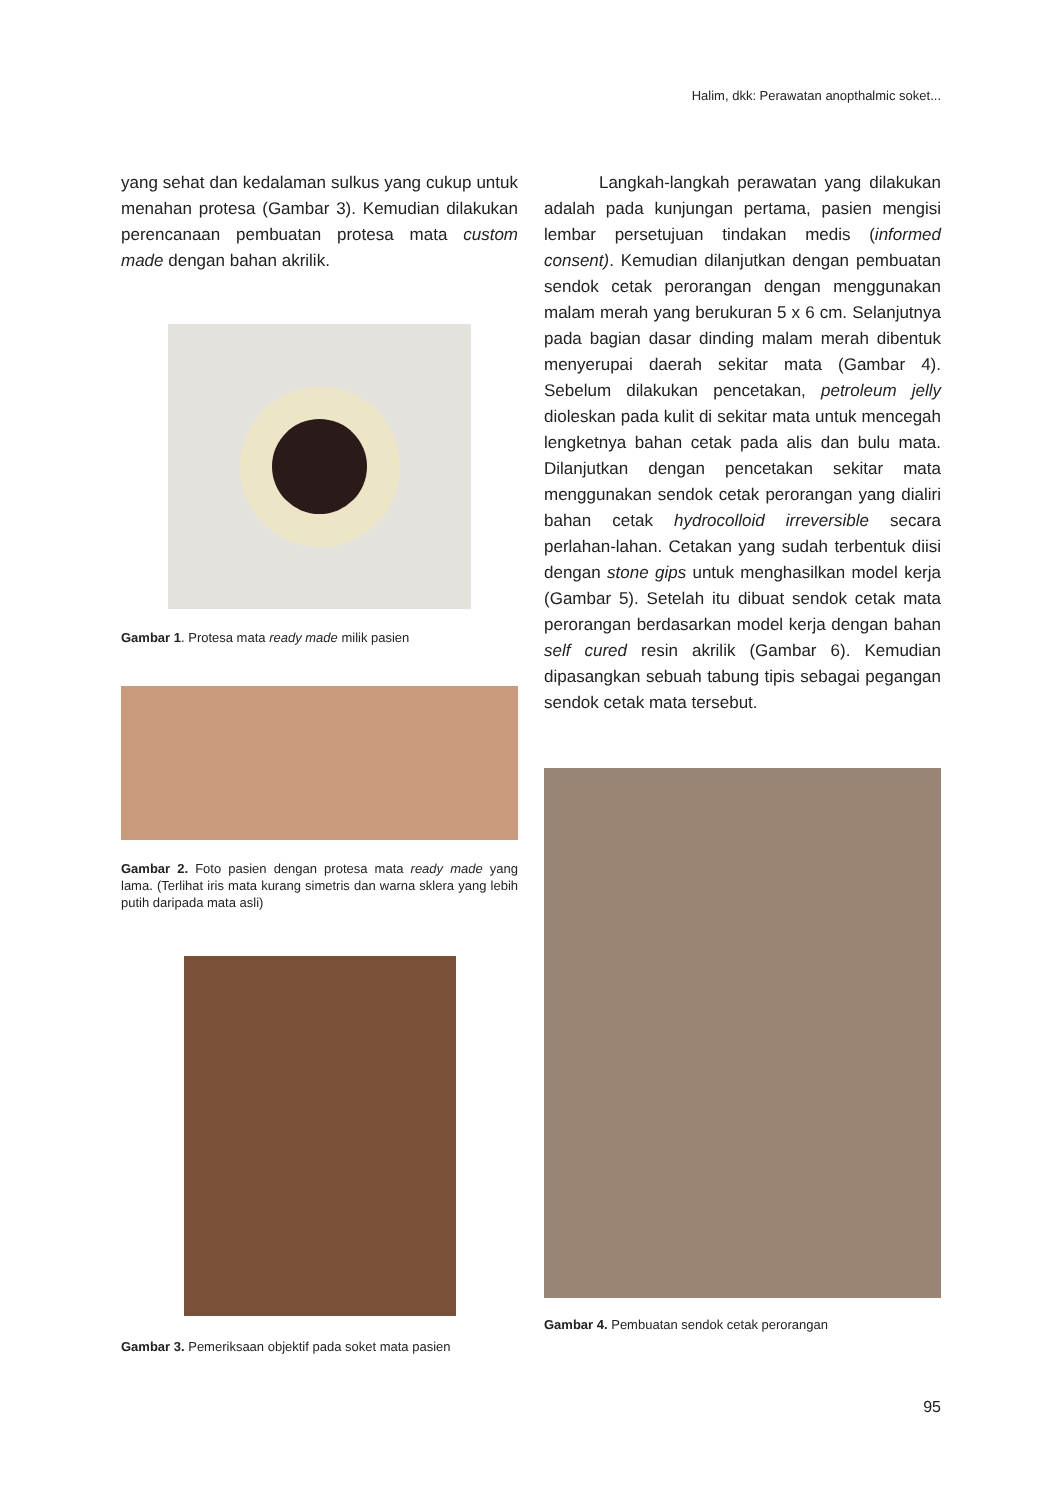Halim, dkk: Perawatan anopthalmic soket...
yang sehat dan kedalaman sulkus yang cukup untuk menahan protesa (Gambar 3). Kemudian dilakukan perencanaan pembuatan protesa mata custom made dengan bahan akrilik.
Gambar 1. Protesa mata ready made milik pasien
Gambar 2. Foto pasien dengan protesa mata ready made yang lama. (Terlihat iris mata kurang simetris dan warna sklera yang lebih putih daripada mata asli)
Gambar 3. Pemeriksaan objektif pada soket mata pasien
Langkah-langkah perawatan yang dilakukan adalah pada kunjungan pertama, pasien mengisi lembar persetujuan tindakan medis (informed consent). Kemudian dilanjutkan dengan pembuatan sendok cetak perorangan dengan menggunakan malam merah yang berukuran 5 x 6 cm. Selanjutnya pada bagian dasar dinding malam merah dibentuk menyerupai daerah sekitar mata (Gambar 4). Sebelum dilakukan pencetakan, petroleum jelly dioleskan pada kulit di sekitar mata untuk mencegah lengketnya bahan cetak pada alis dan bulu mata. Dilanjutkan dengan pencetakan sekitar mata menggunakan sendok cetak perorangan yang dialiri bahan cetak hydrocolloid irreversible secara perlahan-lahan. Cetakan yang sudah terbentuk diisi dengan stone gips untuk menghasilkan model kerja (Gambar 5). Setelah itu dibuat sendok cetak mata perorangan berdasarkan model kerja dengan bahan self cured resin akrilik (Gambar 6). Kemudian dipasangkan sebuah tabung tipis sebagai pegangan sendok cetak mata tersebut.
Gambar 4. Pembuatan sendok cetak perorangan
95